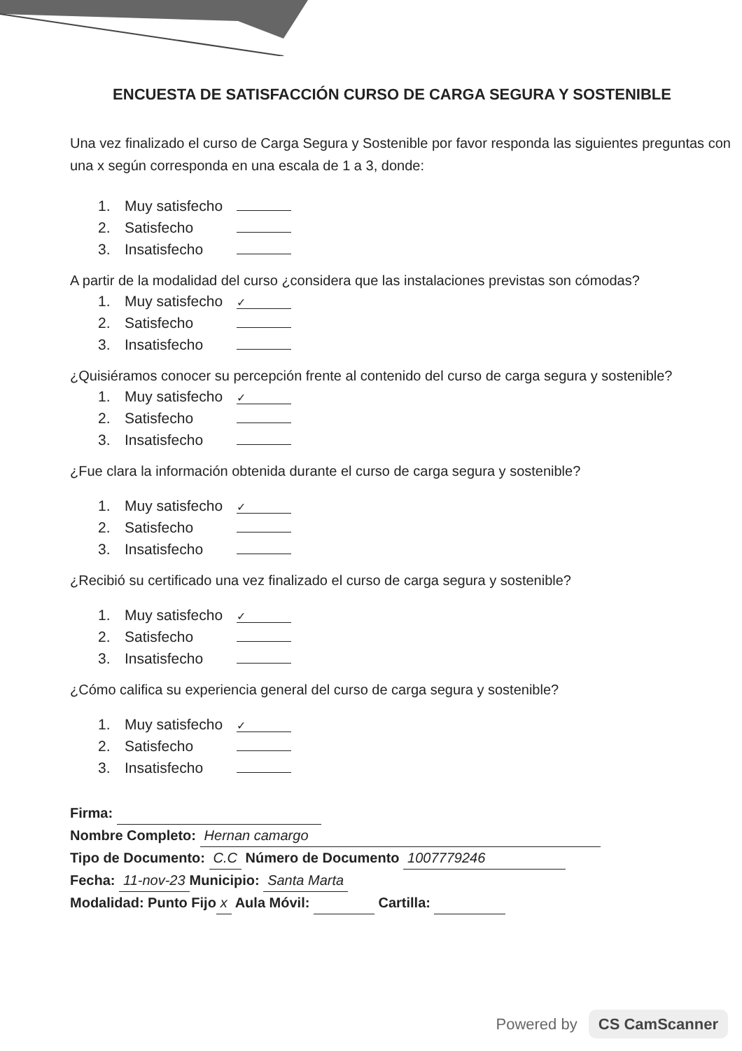ENCUESTA DE SATISFACCIÓN CURSO DE CARGA SEGURA Y SOSTENIBLE
Una vez finalizado el curso de Carga Segura y Sostenible por favor responda las siguientes preguntas con una x según corresponda en una escala de 1 a 3, donde:
1. Muy satisfecho
2. Satisfecho
3. Insatisfecho
A partir de la modalidad del curso ¿considera que las instalaciones previstas son cómodas?
1. Muy satisfecho ✓
2. Satisfecho
3. Insatisfecho
¿Quisiéramos conocer su percepción frente al contenido del curso de carga segura y sostenible?
1. Muy satisfecho ✓
2. Satisfecho
3. Insatisfecho
¿Fue clara la información obtenida durante el curso de carga segura y sostenible?
1. Muy satisfecho ✓
2. Satisfecho
3. Insatisfecho
¿Recibió su certificado una vez finalizado el curso de carga segura y sostenible?
1. Muy satisfecho ✓
2. Satisfecho
3. Insatisfecho
¿Cómo califica su experiencia general del curso de carga segura y sostenible?
1. Muy satisfecho ✓
2. Satisfecho
3. Insatisfecho
Firma:
Nombre Completo: Hernan camargo
Tipo de Documento: C.C Número de Documento 1007779246
Fecha: 11-nov-23 Municipio: Santa Marta
Modalidad: Punto Fijo x Aula Móvil: Cartilla:
Powered by CS CamScanner